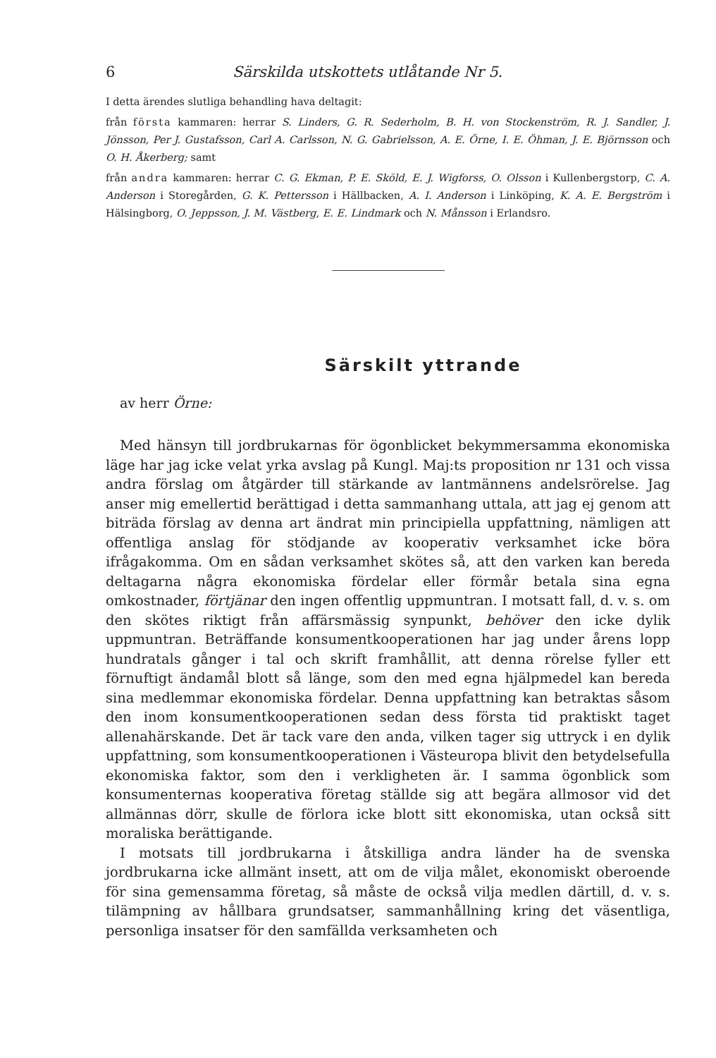6 Särskilda utskottets utlåtande Nr 5.
I detta ärendes slutliga behandling hava deltagit:
från första kammaren: herrar S. Linders, G. R. Sederholm, B. H. von Stockenström, R. J. Sandler, J. Jönsson, Per J. Gustafsson, Carl A. Carlsson, N. G. Gabrielsson, A. E. Örne, I. E. Öhman, J. E. Björnsson och O. H. Åkerberg; samt
från andra kammaren: herrar C. G. Ekman, P. E. Sköld, E. J. Wigforss, O. Olsson i Kullenbergstorp, C. A. Anderson i Storegården, G. K. Pettersson i Hällbacken, A. I. Anderson i Linköping, K. A. E. Bergström i Hälsingborg, O. Jeppsson, J. M. Västberg, E. E. Lindmark och N. Månsson i Erlandsro.
Särskilt yttrande
av herr Örne:
Med hänsyn till jordbrukarnas för ögonblicket bekymmersamma ekonomiska läge har jag icke velat yrka avslag på Kungl. Maj:ts proposition nr 131 och vissa andra förslag om åtgärder till stärkande av lantmännens andelsrörelse. Jag anser mig emellertid berättigad i detta sammanhang uttala, att jag ej genom att biträda förslag av denna art ändrat min principiella uppfattning, nämligen att offentliga anslag för stödjande av kooperativ verksamhet icke böra ifrågakomma. Om en sådan verksamhet skötes så, att den varken kan bereda deltagarna några ekonomiska fördelar eller förmår betala sina egna omkostnader, förtjänar den ingen offentlig uppmuntran. I motsatt fall, d. v. s. om den skötes riktigt från affärsmässig synpunkt, behöver den icke dylik uppmuntran. Beträffande konsumentkooperationen har jag under årens lopp hundratals gånger i tal och skrift framhållit, att denna rörelse fyller ett förnuftigt ändamål blott så länge, som den med egna hjälpmedel kan bereda sina medlemmar ekonomiska fördelar. Denna uppfattning kan betraktas såsom den inom konsumentkooperationen sedan dess första tid praktiskt taget allenahärskande. Det är tack vare den anda, vilken tager sig uttryck i en dylik uppfattning, som konsumentkooperationen i Västeuropa blivit den betydelsefulla ekonomiska faktor, som den i verkligheten är. I samma ögonblick som konsumenternas kooperativa företag ställde sig att begära allmosor vid det allmännas dörr, skulle de förlora icke blott sitt ekonomiska, utan också sitt moraliska berättigande.
I motsats till jordbrukarna i åtskilliga andra länder ha de svenska jordbrukarna icke allmänt insett, att om de vilja målet, ekonomiskt oberoende för sina gemensamma företag, så måste de också vilja medlen därtill, d. v. s. tilämpning av hållbara grundsatser, sammanhållning kring det väsentliga, personliga insatser för den samfällda verksamheten och